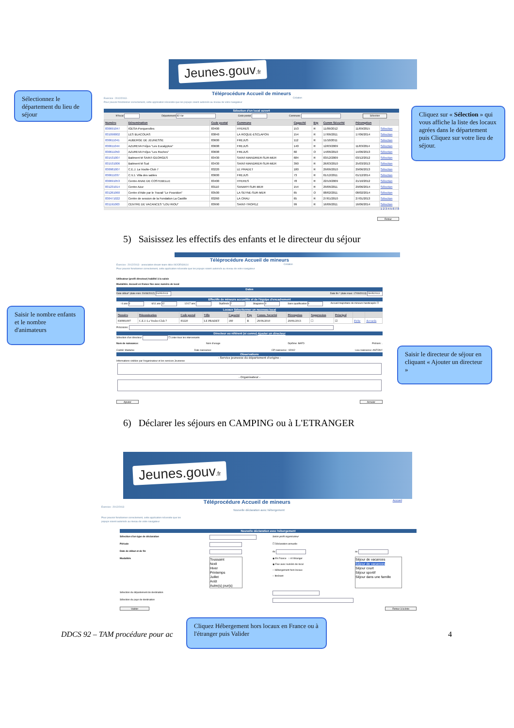Sélectionnez le département du lieu de séjour
Jeunes.gouv.fr
Téléprocédure Accueil de mineurs
Exercice : 2012/2013 -
Pour pouvoir fonctionner correctement, cette application nécessite que les popups soient autorisés au niveau de votre navigateur
Création
Sélection d'un local ouvert
N°local Département 83 Var Code postal Commune Sélection
| Numéro | Dénomination | Code postal | Commune | Capacité | Erp | Comm Sécurité | Péremption | |
| --- | --- | --- | --- | --- | --- | --- | --- | --- |
| 830691047 | IGESA-Porquerolles | 83400 | HYERES | 153 | R | 11/09/2012 | 11/09/2015 | Sélection |
| 831090002 | LES BLACOUAS | 83840 | LA ROQUE-ESCLAPON | 154 | R | 17/06/2011 | 17/06/2014 | Sélection |
| 830611041 | AUBERGE DE JEUNESSE | 83600 | FREJUS | 112 | R | 11/10/2011 | | Sélection |
| 830611044 | AZUREVA Fréjus "Les Eucalyptus" | 83608 | FREJUS | 140 | R | 12/03/2009 | 11/03/2014 | Sélection |
| 830611050 | AZUREVA Fréjus "Les Roches" | 83608 | FREJUS | 60 | O | 14/06/2010 | 14/06/2013 | Sélection |
| 831531007 | Batiment M SAINT-GEORGES | 83430 | SAINT-MANDRIER-SUR-MER | 684 | R | 03/12/2009 | 03/12/2012 | Sélection |
| 831531006 | Batiment M Sud | 83430 | SAINT-MANDRIER-SUR-MER | 390 | R | 26/03/2010 | 25/03/2013 | Sélection |
| 830981007 | C.E.J. La Voulte-Club 7 | 83220 | LE PRADET | 180 | R | 29/06/2010 | 29/06/2013 | Sélection |
| 830611037 | C.V.J. Villa des sables | 83600 | FREJUS | 73 | R | 01/12/2011 | 01/12/2014 | Sélection |
| 830691053 | Centre ANAE DE COSTEBELLE | 83400 | HYERES | 78 | R | 22/10/2009 | 21/10/2012 | Sélection |
| 831231014 | Centre Azur | 83110 | SANARY-SUR-MER | 154 | R | 29/06/2011 | 29/06/2014 | Sélection |
| 831261060 | Centre d'Aide par le Travail "Le Poseidon" | 83500 | LA SEYNE-SUR-MER | 65 | O | 08/02/2011 | 08/02/2014 | Sélection |
| 830471022 | Centre de session de la Fondation La Castille | 83260 | LA CRAU | 65 | R | 27/01/2010 | 27/01/2013 | Sélection |
| 831191003 | CENTRE DE VACANCES "LOU RIOU" | 83990 | SAINT-TROPEZ | 99 | R | 16/06/2011 | 16/06/2014 | Sélection |
1 2 3 4 5 6 7 8
Retour
Cliquez sur « Sélection » qui vous affiche la liste des locaux agrées dans le département puis Cliquez sur votre lieu de séjour.
5) Saisissez les effectifs des enfants et le directeur du séjour
Saisir le nombre enfants et le nombre d'animateurs
Téléprocédure Accueil de mineurs
Exercice : 2012/2013 - association dream team ddcs 092ORG0614
Pour pouvoir fonctionner correctement, cette application nécessite que les popups soient autorisés au niveau de votre navigateur
Création
Utilisateur (profil directeur) habilité à la saisie
Modalités: Accueil en france fixe avec numéro de local
Dates
Date début* (date mini: 20/08/2012) 20/05/2013 Date fin * (date maxi: 17/09/2013) 29/05/2013
Effectifs de mineurs accueillis et de l'équipe d'encadrement
- 6 ans 0 6/11 ans 12 12/17 ans Diplômés 2 Stagiaires 0 Sans qualification 0 Accueil majoritaire de mineurs handicapés ☐
Locaux Sélectionner un nouveau local
| Numéro | Dénomination | Code postal | Ville | Capacité | Erp | Comm. Securité | Péremption | Suppression | Principal | | |
| --- | --- | --- | --- | --- | --- | --- | --- | --- | --- | --- | --- |
| 830981007 | C.E.J. La Voulte-Club 7 | 83220 | LE PRADET | 180 | R | 29/06/2010 | 29/06/2013 | ☐ | ☑ | Fiche | Accueils |
Précisions:
Directeur ou référent (si connu) Ajouter un directeur
Sélection d'un directeur ☐ Lister tous les intervenants
Nom de naissance: Nom d'usage Diplôme: BAFD Prénom: .
Civilité: Madame Date naissance: CP naissance : 92002 Lieu naissance: ANTONY
Observations
- Service jeunesse du département d'origine -
Informations visibles par l'organisateur et les services Jeunesse
- Organisateur -
Ajouter Annuler
Saisir le directeur de séjour en cliquant « Ajouter un directeur »
6) Déclarer les séjours en CAMPING ou à L'ETRANGER
Jeunes.gouv.fr
Téléprocédure Accueil de mineurs
Accueil
Exercice : 2012/2013
Nouvelle déclaration avec hébergement
Pour pouvoir fonctionner correctement, cette application nécessite que les
popups soient autorisés au niveau de votre navigateur
Nouvelle déclaration avec hébergement
Sélection d'un type de déclaration Selon profil organisateur Période ☐ Déclaration annuelle Date de début et de fin du au Modalités Toussaint
Noël
Hiver
Printemps
Juillet
Août
Autre(s) jour(s) ◉ En France ○ A l'étranger
◉ Fixe avec numéro de local
○ Hébergement hors locaux
○ Itinérant Séjour de vacances
Séjour de vacances
Séjour court
Séjour sportif
Séjour dans une famille Sélection du département de destination Sélection du pays de destination
Valider Retour à la liste
DDCS 92 – TAM procédure pour ac
Cliquez Hébergement hors locaux en France ou à l'étranger puis Valider
4